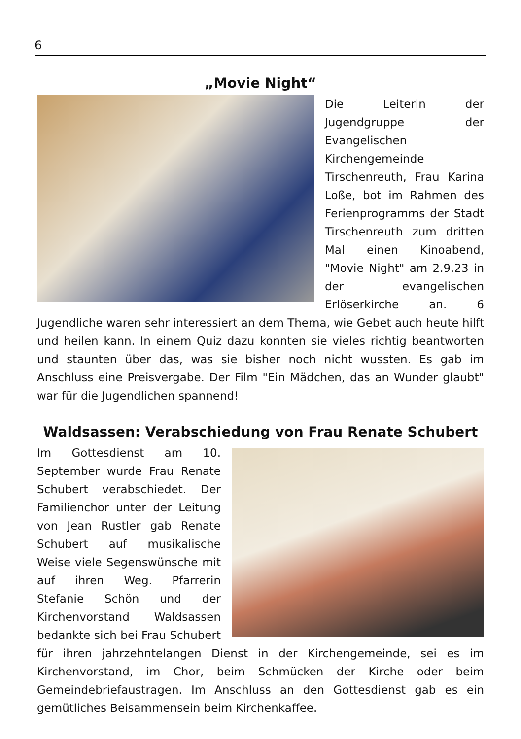6
„Movie Night“
Die Leiterin der Jugendgruppe der Evangelischen Kirchengemeinde Tirschenreuth, Frau Karina Loße, bot im Rahmen des Ferienprogramms der Stadt Tirschenreuth zum dritten Mal einen Kinoabend, "Movie Night" am 2.9.23 in der evangelischen Erlöserkirche an. 6 Jugendliche waren sehr interessiert an dem Thema, wie Gebet auch heute hilft und heilen kann. In einem Quiz dazu konnten sie vieles richtig beantworten und staunten über das, was sie bisher noch nicht wussten. Es gab im Anschluss eine Preisvergabe. Der Film "Ein Mädchen, das an Wunder glaubt" war für die Jugendlichen spannend!
Waldsassen: Verabschiedung von Frau Renate Schubert
Im Gottesdienst am 10. September wurde Frau Renate Schubert verabschiedet. Der Familienchor unter der Leitung von Jean Rustler gab Renate Schubert auf musikalische Weise viele Segenswünsche mit auf ihren Weg. Pfarrerin Stefanie Schön und der Kirchenvorstand Waldsassen bedankte sich bei Frau Schubert für ihren jahrzehntelangen Dienst in der Kirchengemeinde, sei es im Kirchenvorstand, im Chor, beim Schmücken der Kirche oder beim Gemeindebriefaustragen. Im Anschluss an den Gottesdienst gab es ein gemütliches Beisammensein beim Kirchenkaffee.